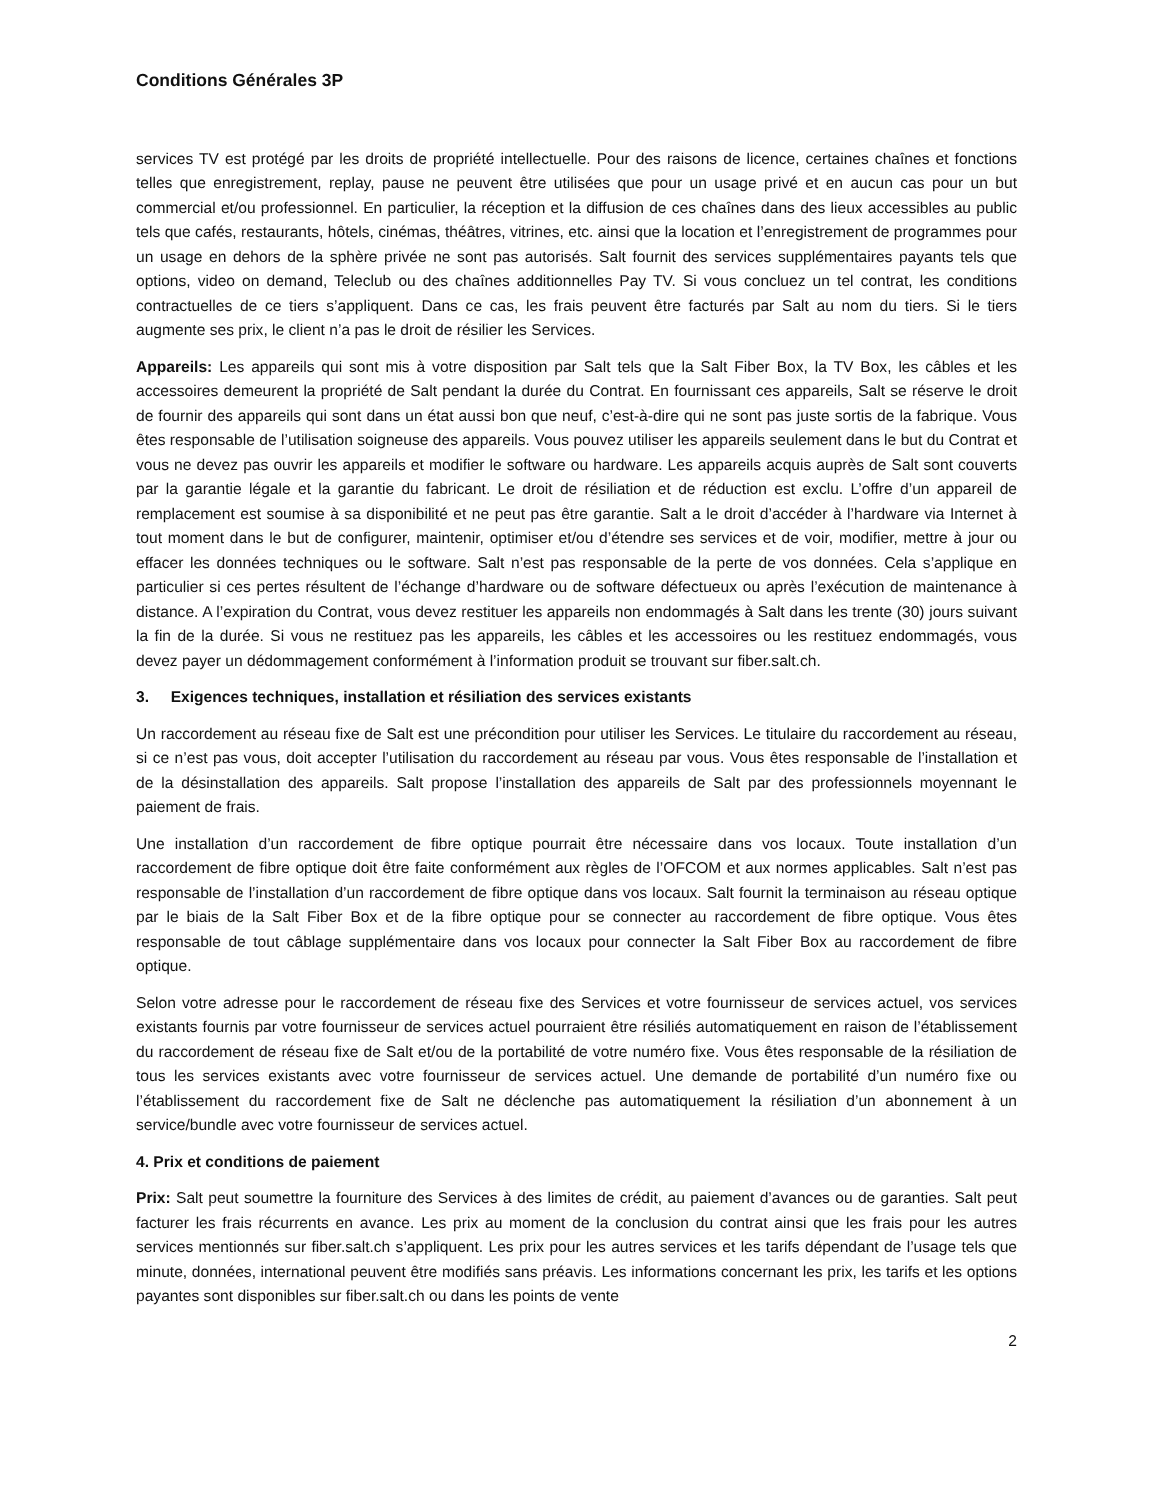Conditions Générales 3P
services TV est protégé par les droits de propriété intellectuelle. Pour des raisons de licence, certaines chaînes et fonctions telles que enregistrement, replay, pause ne peuvent être utilisées que pour un usage privé et en aucun cas pour un but commercial et/ou professionnel. En particulier, la réception et la diffusion de ces chaînes dans des lieux accessibles au public tels que cafés, restaurants, hôtels, cinémas, théâtres, vitrines, etc. ainsi que la location et l’enregistrement de programmes pour un usage en dehors de la sphère privée ne sont pas autorisés. Salt fournit des services supplémentaires payants tels que options, video on demand, Teleclub ou des chaînes additionnelles Pay TV. Si vous concluez un tel contrat, les conditions contractuelles de ce tiers s’appliquent. Dans ce cas, les frais peuvent être facturés par Salt au nom du tiers. Si le tiers augmente ses prix, le client n’a pas le droit de résilier les Services.
Appareils: Les appareils qui sont mis à votre disposition par Salt tels que la Salt Fiber Box, la TV Box, les câbles et les accessoires demeurent la propriété de Salt pendant la durée du Contrat. En fournissant ces appareils, Salt se réserve le droit de fournir des appareils qui sont dans un état aussi bon que neuf, c’est-à-dire qui ne sont pas juste sortis de la fabrique. Vous êtes responsable de l’utilisation soigneuse des appareils. Vous pouvez utiliser les appareils seulement dans le but du Contrat et vous ne devez pas ouvrir les appareils et modifier le software ou hardware. Les appareils acquis auprès de Salt sont couverts par la garantie légale et la garantie du fabricant. Le droit de résiliation et de réduction est exclu. L’offre d’un appareil de remplacement est soumise à sa disponibilité et ne peut pas être garantie. Salt a le droit d’accéder à l’hardware via Internet à tout moment dans le but de configurer, maintenir, optimiser et/ou d’étendre ses services et de voir, modifier, mettre à jour ou effacer les données techniques ou le software. Salt n’est pas responsable de la perte de vos données. Cela s’applique en particulier si ces pertes résultent de l’échange d’hardware ou de software défectueux ou après l’exécution de maintenance à distance. A l’expiration du Contrat, vous devez restituer les appareils non endommagés à Salt dans les trente (30) jours suivant la fin de la durée. Si vous ne restituez pas les appareils, les câbles et les accessoires ou les restituez endommagés, vous devez payer un dédommagement conformément à l’information produit se trouvant sur fiber.salt.ch.
3. Exigences techniques, installation et résiliation des services existants
Un raccordement au réseau fixe de Salt est une précondition pour utiliser les Services. Le titulaire du raccordement au réseau, si ce n’est pas vous, doit accepter l’utilisation du raccordement au réseau par vous. Vous êtes responsable de l’installation et de la désinstallation des appareils. Salt propose l’installation des appareils de Salt par des professionnels moyennant le paiement de frais.
Une installation d’un raccordement de fibre optique pourrait être nécessaire dans vos locaux. Toute installation d’un raccordement de fibre optique doit être faite conformément aux règles de l’OFCOM et aux normes applicables. Salt n’est pas responsable de l’installation d’un raccordement de fibre optique dans vos locaux. Salt fournit la terminaison au réseau optique par le biais de la Salt Fiber Box et de la fibre optique pour se connecter au raccordement de fibre optique. Vous êtes responsable de tout câblage supplémentaire dans vos locaux pour connecter la Salt Fiber Box au raccordement de fibre optique.
Selon votre adresse pour le raccordement de réseau fixe des Services et votre fournisseur de services actuel, vos services existants fournis par votre fournisseur de services actuel pourraient être résiliés automatiquement en raison de l’établissement du raccordement de réseau fixe de Salt et/ou de la portabilité de votre numéro fixe. Vous êtes responsable de la résiliation de tous les services existants avec votre fournisseur de services actuel. Une demande de portabilité d’un numéro fixe ou l’établissement du raccordement fixe de Salt ne déclenche pas automatiquement la résiliation d’un abonnement à un service/bundle avec votre fournisseur de services actuel.
4. Prix et conditions de paiement
Prix: Salt peut soumettre la fourniture des Services à des limites de crédit, au paiement d’avances ou de garanties. Salt peut facturer les frais récurrents en avance. Les prix au moment de la conclusion du contrat ainsi que les frais pour les autres services mentionnés sur fiber.salt.ch s’appliquent. Les prix pour les autres services et les tarifs dépendant de l’usage tels que minute, données, international peuvent être modifiés sans préavis. Les informations concernant les prix, les tarifs et les options payantes sont disponibles sur fiber.salt.ch ou dans les points de vente
2